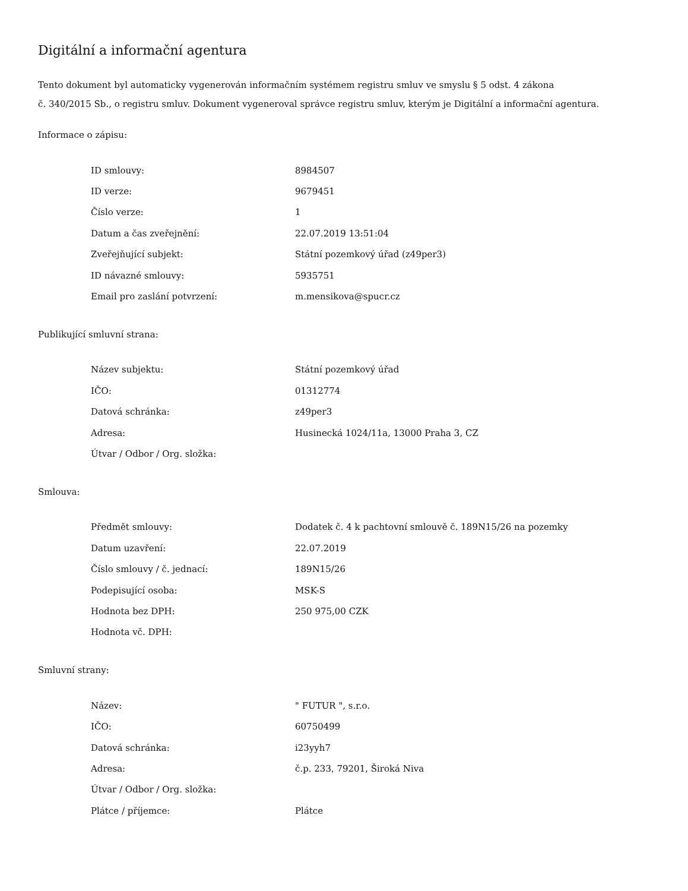Digitální a informační agentura
Tento dokument byl automaticky vygenerován informačním systémem registru smluv ve smyslu § 5 odst. 4 zákona
č. 340/2015 Sb., o registru smluv. Dokument vygeneroval správce registru smluv, kterým je Digitální a informační agentura.
Informace o zápisu:
| ID smlouvy: | 8984507 |
| ID verze: | 9679451 |
| Číslo verze: | 1 |
| Datum a čas zveřejnění: | 22.07.2019 13:51:04 |
| Zveřejňující subjekt: | Státní pozemkový úřad (z49per3) |
| ID návazné smlouvy: | 5935751 |
| Email pro zaslání potvrzení: | m.mensikova@spucr.cz |
Publikující smluvní strana:
| Název subjektu: | Státní pozemkový úřad |
| IČO: | 01312774 |
| Datová schránka: | z49per3 |
| Adresa: | Husinecká 1024/11a, 13000 Praha 3, CZ |
| Útvar / Odbor / Org. složka: | |
Smlouva:
| Předmět smlouvy: | Dodatek č. 4 k pachtovní smlouvě č. 189N15/26 na pozemky |
| Datum uzavření: | 22.07.2019 |
| Číslo smlouvy / č. jednací: | 189N15/26 |
| Podepisující osoba: | MSK-S |
| Hodnota bez DPH: | 250 975,00 CZK |
| Hodnota vč. DPH: | |
Smluvní strany:
| Název: | " FUTUR ", s.r.o. |
| IČO: | 60750499 |
| Datová schránka: | i23yyh7 |
| Adresa: | č.p. 233, 79201, Široká Niva |
| Útvar / Odbor / Org. složka: | |
| Plátce / příjemce: | Plátce |